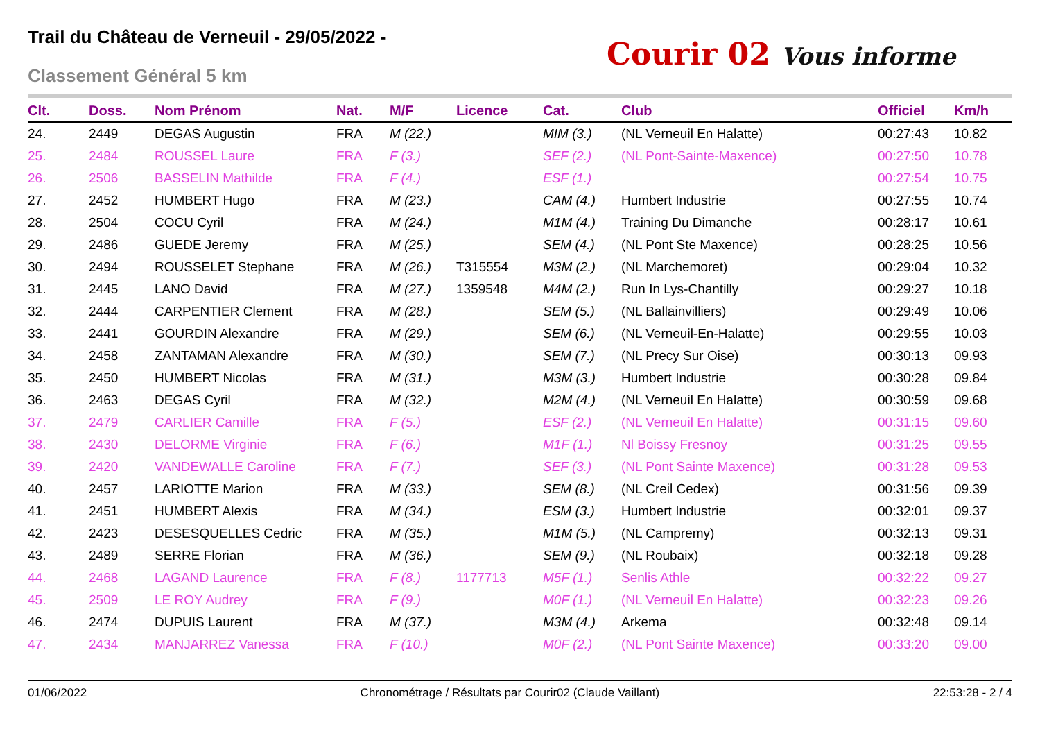Trail du Château de Verneuil - 29/05/2022 -
Classement Général 5 km
Courir 02 Vous informe
| Clt. | Doss. | Nom Prénom | Nat. | M/F | Licence | Cat. | Club | Officiel | Km/h |
| --- | --- | --- | --- | --- | --- | --- | --- | --- | --- |
| 24. | 2449 | DEGAS Augustin | FRA | M (22.) | | MIM (3.) | (NL Verneuil En Halatte) | 00:27:43 | 10.82 |
| 25. | 2484 | ROUSSEL Laure | FRA | F (3.) | | SEF (2.) | (NL Pont-Sainte-Maxence) | 00:27:50 | 10.78 |
| 26. | 2506 | BASSELIN Mathilde | FRA | F (4.) | | ESF (1.) | | 00:27:54 | 10.75 |
| 27. | 2452 | HUMBERT Hugo | FRA | M (23.) | | CAM (4.) | Humbert Industrie | 00:27:55 | 10.74 |
| 28. | 2504 | COCU Cyril | FRA | M (24.) | | M1M (4.) | Training Du Dimanche | 00:28:17 | 10.61 |
| 29. | 2486 | GUEDE Jeremy | FRA | M (25.) | | SEM (4.) | (NL Pont Ste Maxence) | 00:28:25 | 10.56 |
| 30. | 2494 | ROUSSELET Stephane | FRA | M (26.) | T315554 | M3M (2.) | (NL Marchemoret) | 00:29:04 | 10.32 |
| 31. | 2445 | LANO David | FRA | M (27.) | 1359548 | M4M (2.) | Run In Lys-Chantilly | 00:29:27 | 10.18 |
| 32. | 2444 | CARPENTIER Clement | FRA | M (28.) | | SEM (5.) | (NL Ballainvilliers) | 00:29:49 | 10.06 |
| 33. | 2441 | GOURDIN Alexandre | FRA | M (29.) | | SEM (6.) | (NL Verneuil-En-Halatte) | 00:29:55 | 10.03 |
| 34. | 2458 | ZANTAMAN Alexandre | FRA | M (30.) | | SEM (7.) | (NL Precy Sur Oise) | 00:30:13 | 09.93 |
| 35. | 2450 | HUMBERT Nicolas | FRA | M (31.) | | M3M (3.) | Humbert Industrie | 00:30:28 | 09.84 |
| 36. | 2463 | DEGAS Cyril | FRA | M (32.) | | M2M (4.) | (NL Verneuil En Halatte) | 00:30:59 | 09.68 |
| 37. | 2479 | CARLIER Camille | FRA | F (5.) | | ESF (2.) | (NL Verneuil En Halatte) | 00:31:15 | 09.60 |
| 38. | 2430 | DELORME Virginie | FRA | F (6.) | | M1F (1.) | Nl Boissy Fresnoy | 00:31:25 | 09.55 |
| 39. | 2420 | VANDEWALLE Caroline | FRA | F (7.) | | SEF (3.) | (NL Pont Sainte Maxence) | 00:31:28 | 09.53 |
| 40. | 2457 | LARIOTTE Marion | FRA | M (33.) | | SEM (8.) | (NL Creil Cedex) | 00:31:56 | 09.39 |
| 41. | 2451 | HUMBERT Alexis | FRA | M (34.) | | ESM (3.) | Humbert Industrie | 00:32:01 | 09.37 |
| 42. | 2423 | DESESQUELLES Cedric | FRA | M (35.) | | M1M (5.) | (NL Campremy) | 00:32:13 | 09.31 |
| 43. | 2489 | SERRE Florian | FRA | M (36.) | | SEM (9.) | (NL Roubaix) | 00:32:18 | 09.28 |
| 44. | 2468 | LAGAND Laurence | FRA | F (8.) | 1177713 | M5F (1.) | Senlis Athle | 00:32:22 | 09.27 |
| 45. | 2509 | LE ROY Audrey | FRA | F (9.) | | M0F (1.) | (NL Verneuil En Halatte) | 00:32:23 | 09.26 |
| 46. | 2474 | DUPUIS Laurent | FRA | M (37.) | | M3M (4.) | Arkema | 00:32:48 | 09.14 |
| 47. | 2434 | MANJARREZ Vanessa | FRA | F (10.) | | M0F (2.) | (NL Pont Sainte Maxence) | 00:33:20 | 09.00 |
01/06/2022 Chronométrage / Résultats par Courir02 (Claude Vaillant) 22:53:28 - 2 / 4